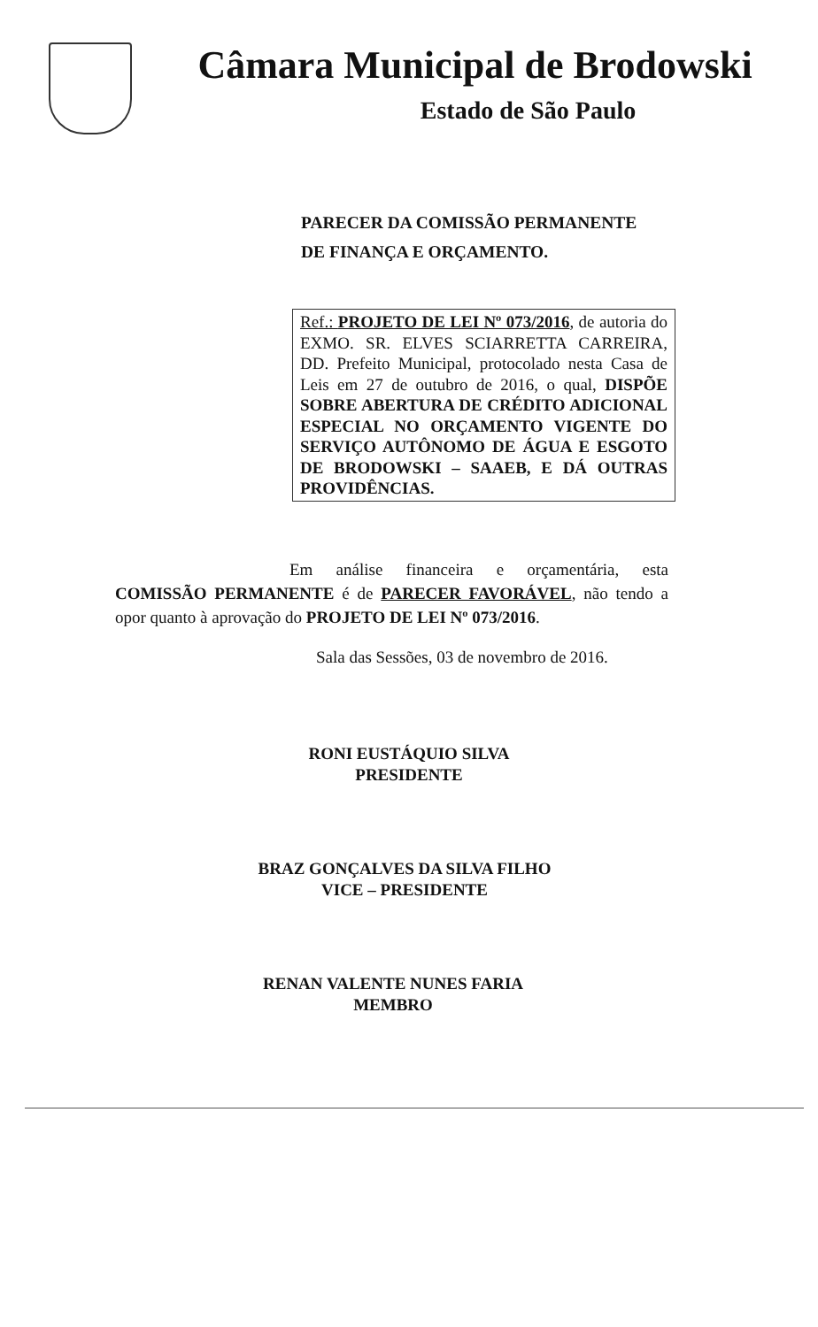Câmara Municipal de Brodowski
Estado de São Paulo
PARECER DA COMISSÃO PERMANENTE
DE FINANÇA E ORÇAMENTO.
Ref.: PROJETO DE LEI Nº 073/2016, de autoria do EXMO. SR. ELVES SCIARRETTA CARREIRA, DD. Prefeito Municipal, protocolado nesta Casa de Leis em 27 de outubro de 2016, o qual, DISPÕE SOBRE ABERTURA DE CRÉDITO ADICIONAL ESPECIAL NO ORÇAMENTO VIGENTE DO SERVIÇO AUTÔNOMO DE ÁGUA E ESGOTO DE BRODOWSKI – SAAEB, E DÁ OUTRAS PROVIDÊNCIAS.
Em análise financeira e orçamentária, esta COMISSÃO PERMANENTE é de PARECER FAVORÁVEL, não tendo a opor quanto à aprovação do PROJETO DE LEI Nº 073/2016.
Sala das Sessões, 03 de novembro de 2016.
RONI EUSTÁQUIO SILVA
PRESIDENTE
BRAZ GONÇALVES DA SILVA FILHO
VICE – PRESIDENTE
RENAN VALENTE NUNES FARIA
MEMBRO